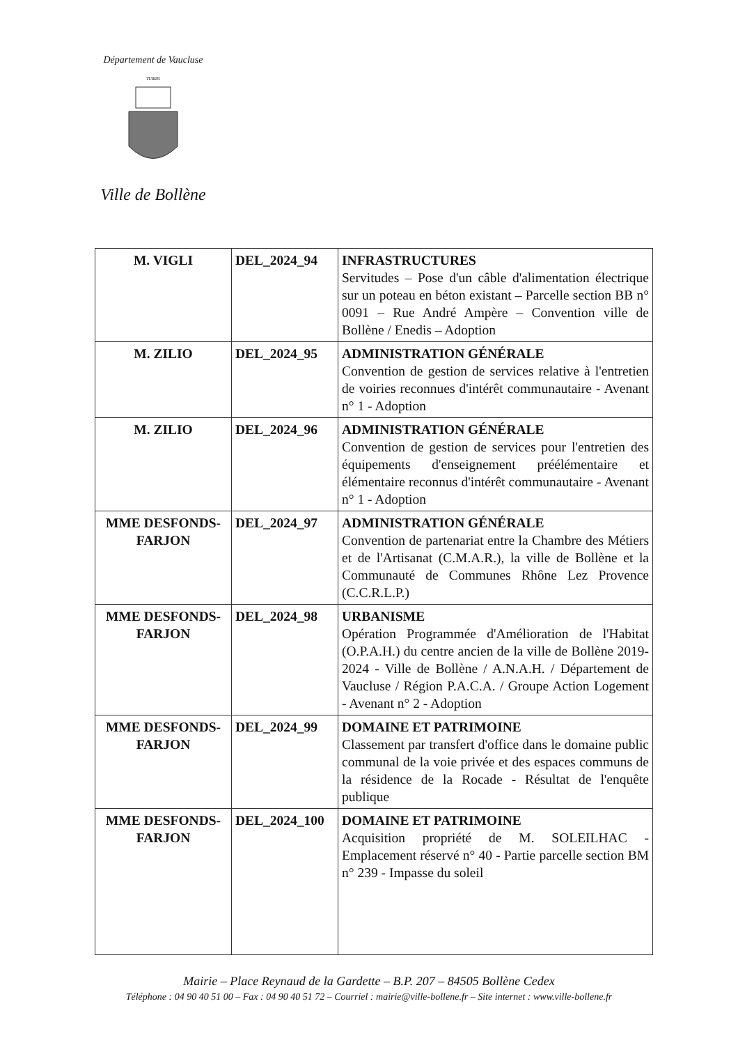Département de Vaucluse
TURRIS
Ville de Bollène
| M. VIGLI | DEL_2024_94 | INFRASTRUCTURES Servitudes – Pose d'un câble d'alimentation électrique sur un poteau en béton existant – Parcelle section BB n° 0091 – Rue André Ampère – Convention ville de Bollène / Enedis – Adoption |
| M. ZILIO | DEL_2024_95 | ADMINISTRATION GÉNÉRALE Convention de gestion de services relative à l'entretien de voiries reconnues d'intérêt communautaire - Avenant n° 1 - Adoption |
| M. ZILIO | DEL_2024_96 | ADMINISTRATION GÉNÉRALE Convention de gestion de services pour l'entretien des équipements d'enseignement préélémentaire et élémentaire reconnus d'intérêt communautaire - Avenant n° 1 - Adoption |
| MME DESFONDS-FARJON | DEL_2024_97 | ADMINISTRATION GÉNÉRALE Convention de partenariat entre la Chambre des Métiers et de l'Artisanat (C.M.A.R.), la ville de Bollène et la Communauté de Communes Rhône Lez Provence (C.C.R.L.P.) |
| MME DESFONDS-FARJON | DEL_2024_98 | URBANISME Opération Programmée d'Amélioration de l'Habitat (O.P.A.H.) du centre ancien de la ville de Bollène 2019-2024 - Ville de Bollène / A.N.A.H. / Département de Vaucluse / Région P.A.C.A. / Groupe Action Logement - Avenant n° 2 - Adoption |
| MME DESFONDS-FARJON | DEL_2024_99 | DOMAINE ET PATRIMOINE Classement par transfert d'office dans le domaine public communal de la voie privée et des espaces communs de la résidence de la Rocade - Résultat de l'enquête publique |
| MME DESFONDS-FARJON | DEL_2024_100 | DOMAINE ET PATRIMOINE Acquisition propriété de M. SOLEILHAC - Emplacement réservé n° 40 - Partie parcelle section BM n° 239 - Impasse du soleil |
Mairie – Place Reynaud de la Gardette – B.P. 207 – 84505 Bollène Cedex
Téléphone : 04 90 40 51 00 – Fax : 04 90 40 51 72 – Courriel : mairie@ville-bollene.fr – Site internet : www.ville-bollene.fr